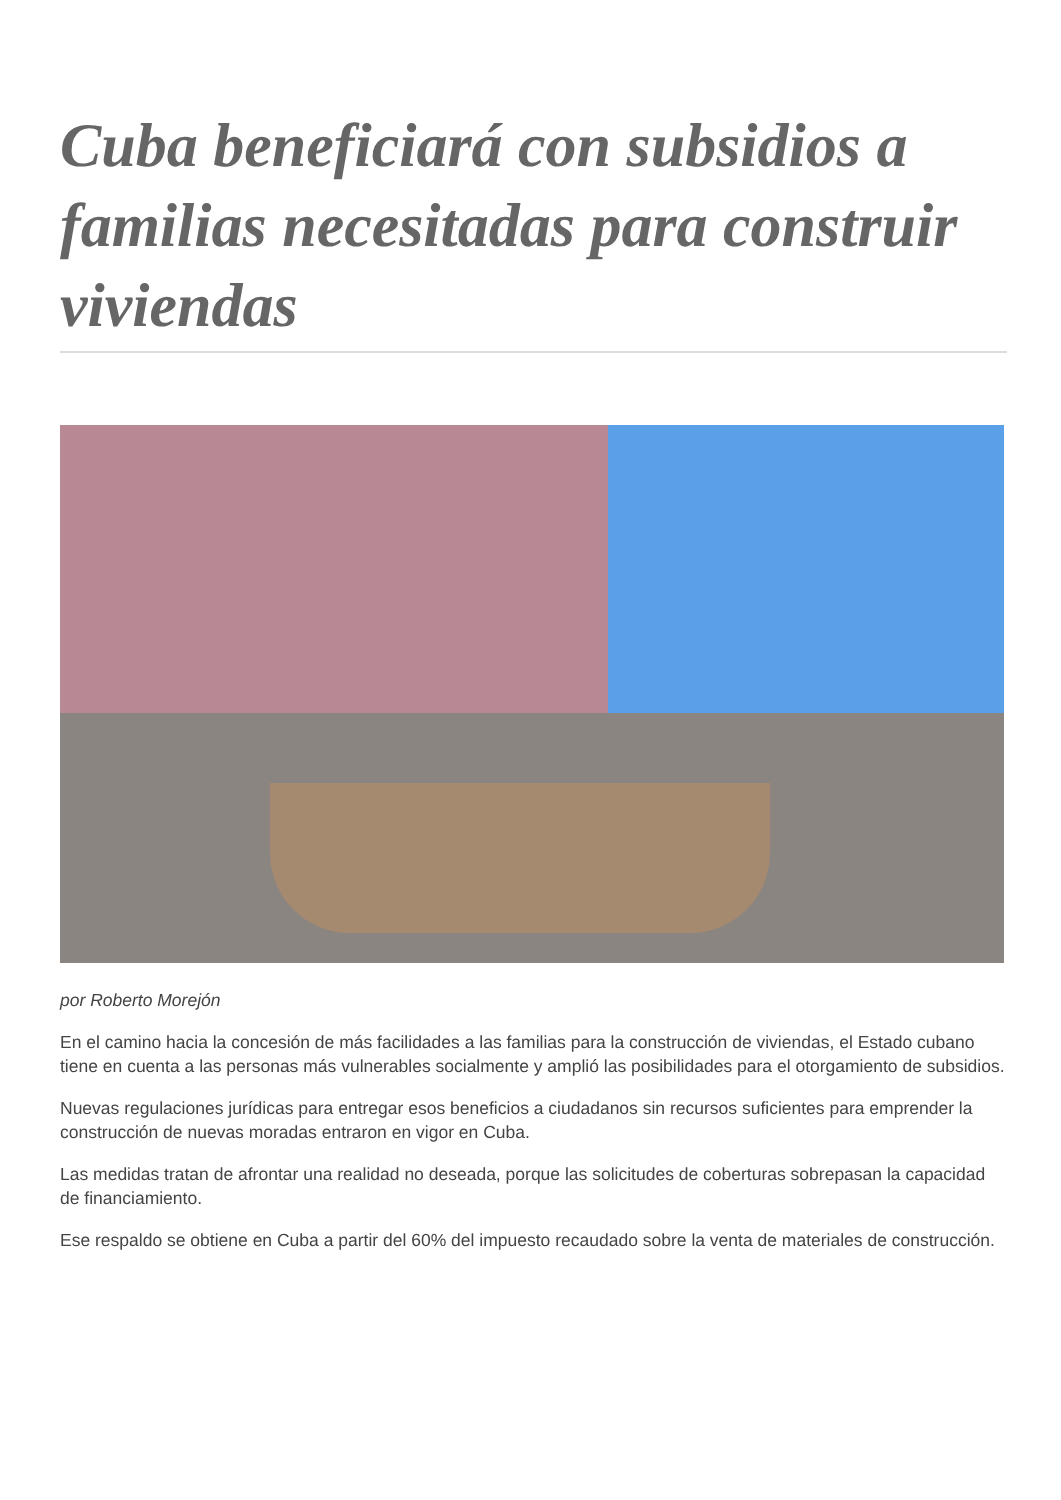Cuba beneficiará con subsidios a familias necesitadas para construir viviendas
por Roberto Morejón
En el camino hacia la concesión de más facilidades a las familias para la construcción de viviendas, el Estado cubano tiene en cuenta a las personas más vulnerables socialmente y amplió las posibilidades para el otorgamiento de subsidios.
Nuevas regulaciones jurídicas para entregar esos beneficios a ciudadanos sin recursos suficientes para emprender la construcción de nuevas moradas entraron en vigor en Cuba.
Las medidas tratan de afrontar una realidad no deseada, porque las solicitudes de coberturas sobrepasan la capacidad de financiamiento.
Ese respaldo se obtiene en Cuba a partir del 60% del impuesto recaudado sobre la venta de materiales de construcción.